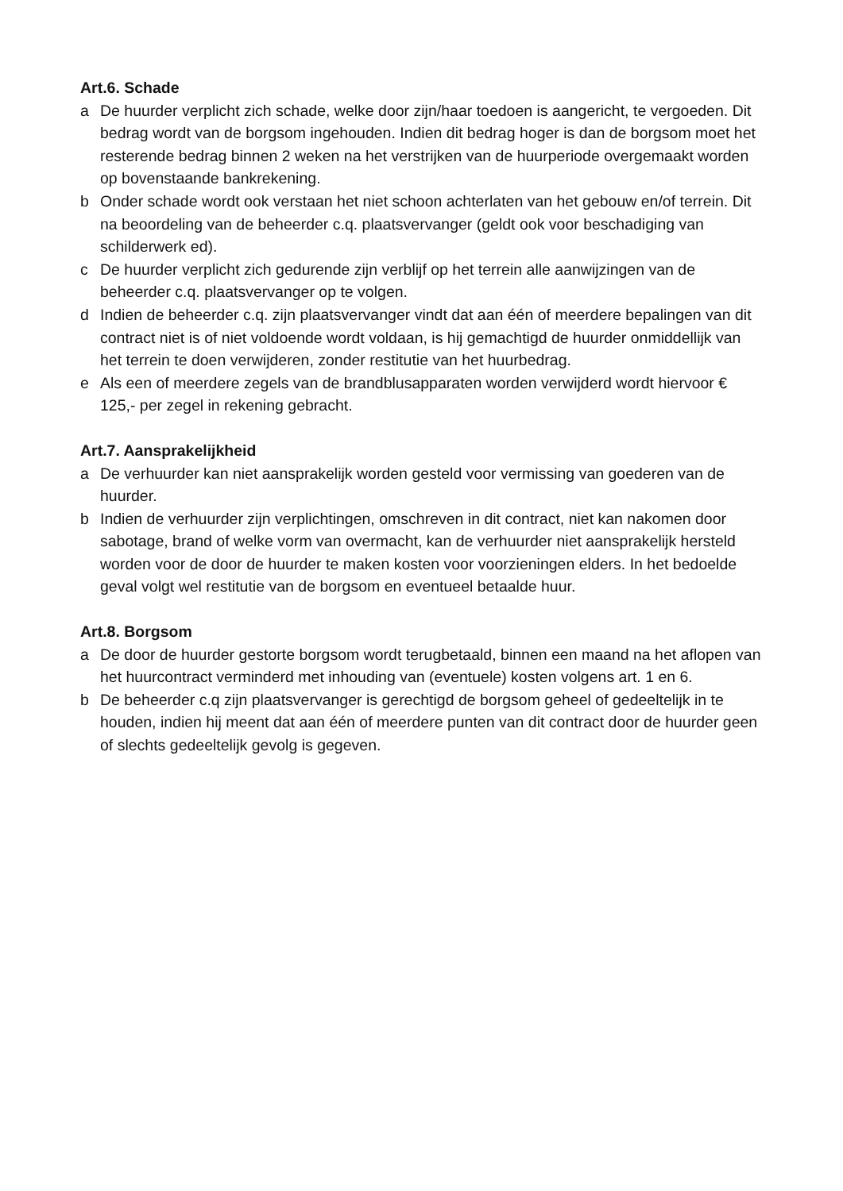Art.6. Schade
a De huurder verplicht zich schade, welke door zijn/haar toedoen is aangericht, te vergoeden. Dit bedrag wordt van de borgsom ingehouden. Indien dit bedrag hoger is dan de borgsom moet het resterende bedrag binnen 2 weken na het verstrijken van de huurperiode overgemaakt worden op bovenstaande bankrekening.
b Onder schade wordt ook verstaan het niet schoon achterlaten van het gebouw en/of terrein. Dit na beoordeling van de beheerder c.q. plaatsvervanger (geldt ook voor beschadiging van schilderwerk ed).
c De huurder verplicht zich gedurende zijn verblijf op het terrein alle aanwijzingen van de beheerder c.q. plaatsvervanger op te volgen.
d Indien de beheerder c.q. zijn plaatsvervanger vindt dat aan één of meerdere bepalingen van dit contract niet is of niet voldoende wordt voldaan, is hij gemachtigd de huurder onmiddellijk van het terrein te doen verwijderen, zonder restitutie van het huurbedrag.
e Als een of meerdere zegels van de brandblusapparaten worden verwijderd wordt hiervoor € 125,- per zegel in rekening gebracht.
Art.7. Aansprakelijkheid
a De verhuurder kan niet aansprakelijk worden gesteld voor vermissing van goederen van de huurder.
b Indien de verhuurder zijn verplichtingen, omschreven in dit contract, niet kan nakomen door sabotage, brand of welke vorm van overmacht, kan de verhuurder niet aansprakelijk hersteld worden voor de door de huurder te maken kosten voor voorzieningen elders. In het bedoelde geval volgt wel restitutie van de borgsom en eventueel betaalde huur.
Art.8. Borgsom
a De door de huurder gestorte borgsom wordt terugbetaald, binnen een maand na het aflopen van het huurcontract verminderd met inhouding van (eventuele) kosten volgens art. 1 en 6.
b De beheerder c.q zijn plaatsvervanger is gerechtigd de borgsom geheel of gedeeltelijk in te houden, indien hij meent dat aan één of meerdere punten van dit contract door de huurder geen of slechts gedeeltelijk gevolg is gegeven.